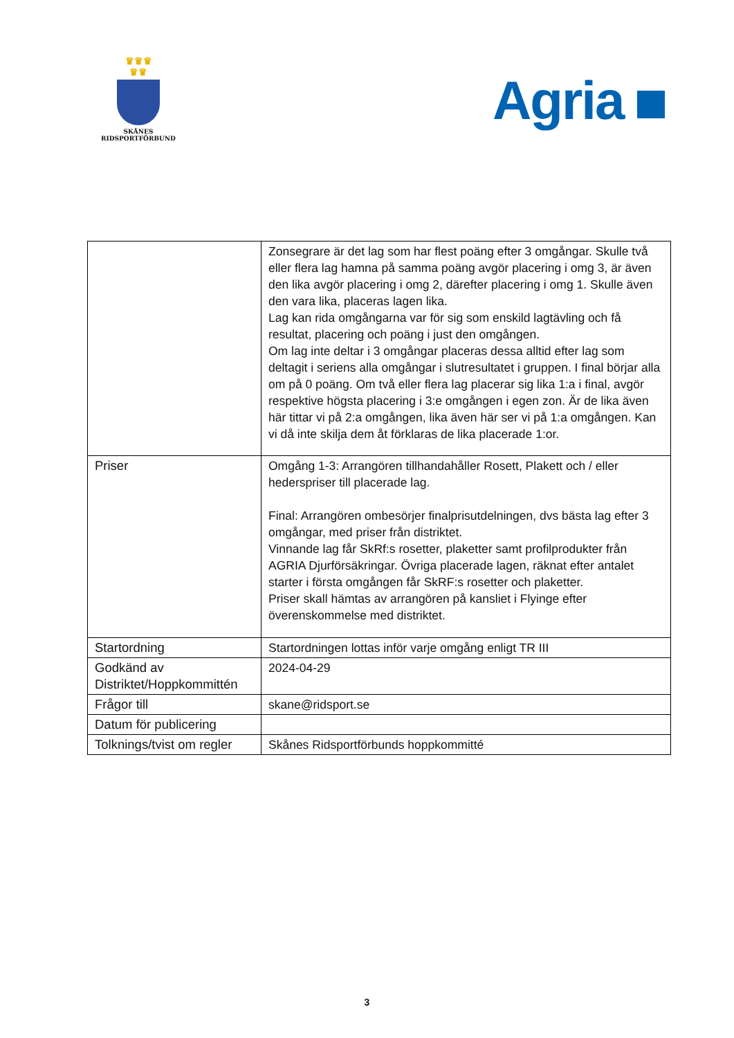♛♛♛
♛♛
SKÅNES
RIDSPORTFÖRBUND
Agria
| | Zonsegrare är det lag som har flest poäng efter 3 omgångar. Skulle två eller flera lag hamna på samma poäng avgör placering i omg 3, är även den lika avgör placering i omg 2, därefter placering i omg 1. Skulle även den vara lika, placeras lagen lika. Lag kan rida omgångarna var för sig som enskild lagtävling och få resultat, placering och poäng i just den omgången. Om lag inte deltar i 3 omgångar placeras dessa alltid efter lag som deltagit i seriens alla omgångar i slutresultatet i gruppen. I final börjar alla om på 0 poäng. Om två eller flera lag placerar sig lika 1:a i final, avgör respektive högsta placering i 3:e omgången i egen zon. Är de lika även här tittar vi på 2:a omgången, lika även här ser vi på 1:a omgången. Kan vi då inte skilja dem åt förklaras de lika placerade 1:or. |
| Priser | Omgång 1-3: Arrangören tillhandahåller Rosett, Plakett och / eller hederspriser till placerade lag. Final: Arrangören ombesörjer finalprisutdelningen, dvs bästa lag efter 3 omgångar, med priser från distriktet. Vinnande lag får SkRf:s rosetter, plaketter samt profilprodukter från AGRIA Djurförsäkringar. Övriga placerade lagen, räknat efter antalet starter i första omgången får SkRF:s rosetter och plaketter. Priser skall hämtas av arrangören på kansliet i Flyinge efter överenskommelse med distriktet. |
| Startordning | Startordningen lottas inför varje omgång enligt TR III |
| Godkänd av Distriktet/Hoppkommittén | 2024-04-29 |
| Frågor till | skane@ridsport.se |
| Datum för publicering | |
| Tolknings/tvist om regler | Skånes Ridsportförbunds hoppkommitté |
3